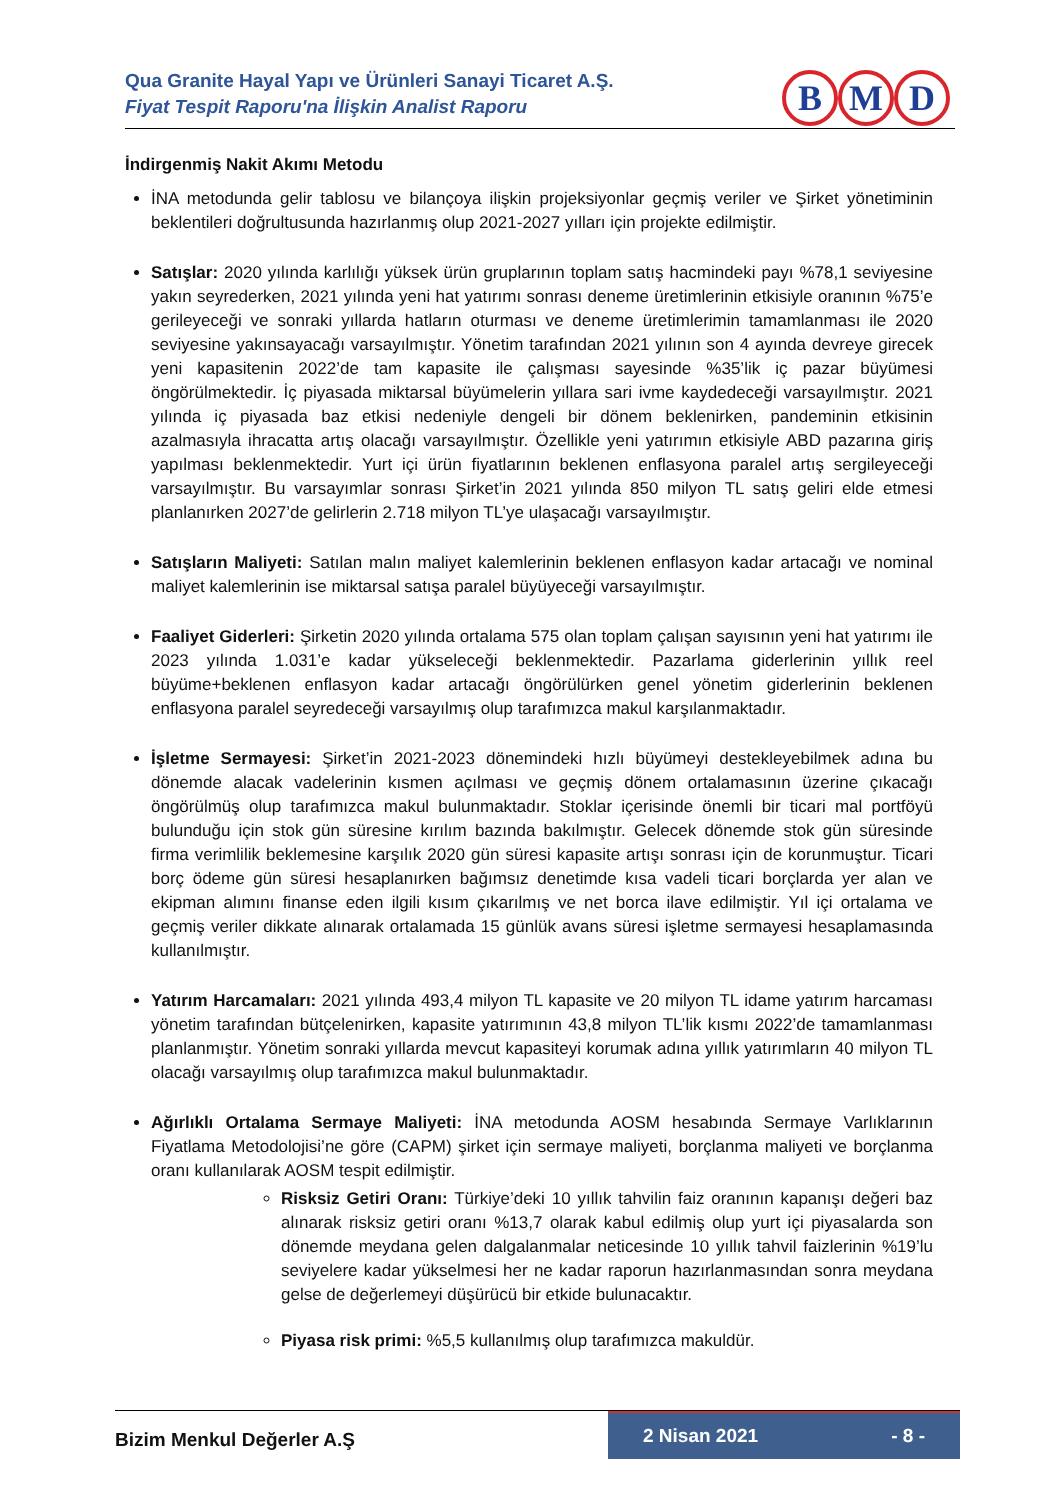Qua Granite Hayal Yapı ve Ürünleri Sanayi Ticaret A.Ş.
Fiyat Tespit Raporu'na İlişkin Analist Raporu
B M D
İndirgenmiş Nakit Akımı Metodu
İNA metodunda gelir tablosu ve bilançoya ilişkin projeksiyonlar geçmiş veriler ve Şirket yönetiminin beklentileri doğrultusunda hazırlanmış olup 2021-2027 yılları için projekte edilmiştir.
Satışlar: 2020 yılında karlılığı yüksek ürün gruplarının toplam satış hacmindeki payı %78,1 seviyesine yakın seyrederken, 2021 yılında yeni hat yatırımı sonrası deneme üretimlerinin etkisiyle oranının %75’e gerileyeceği ve sonraki yıllarda hatların oturması ve deneme üretimlerimin tamamlanması ile 2020 seviyesine yakınsayacağı varsayılmıştır. Yönetim tarafından 2021 yılının son 4 ayında devreye girecek yeni kapasitenin 2022’de tam kapasite ile çalışması sayesinde %35’lik iç pazar büyümesi öngörülmektedir. İç piyasada miktarsal büyümelerin yıllara sari ivme kaydedeceği varsayılmıştır. 2021 yılında iç piyasada baz etkisi nedeniyle dengeli bir dönem beklenirken, pandeminin etkisinin azalmasıyla ihracatta artış olacağı varsayılmıştır. Özellikle yeni yatırımın etkisiyle ABD pazarına giriş yapılması beklenmektedir. Yurt içi ürün fiyatlarının beklenen enflasyona paralel artış sergileyeceği varsayılmıştır. Bu varsayımlar sonrası Şirket’in 2021 yılında 850 milyon TL satış geliri elde etmesi planlanırken 2027’de gelirlerin 2.718 milyon TL’ye ulaşacağı varsayılmıştır.
Satışların Maliyeti: Satılan malın maliyet kalemlerinin beklenen enflasyon kadar artacağı ve nominal maliyet kalemlerinin ise miktarsal satışa paralel büyüyeceği varsayılmıştır.
Faaliyet Giderleri: Şirketin 2020 yılında ortalama 575 olan toplam çalışan sayısının yeni hat yatırımı ile 2023 yılında 1.031’e kadar yükseleceği beklenmektedir. Pazarlama giderlerinin yıllık reel büyüme+beklenen enflasyon kadar artacağı öngörülürken genel yönetim giderlerinin beklenen enflasyona paralel seyredeceği varsayılmış olup tarafımızca makul karşılanmaktadır.
İşletme Sermayesi: Şirket’in 2021-2023 dönemindeki hızlı büyümeyi destekleyebilmek adına bu dönemde alacak vadelerinin kısmen açılması ve geçmiş dönem ortalamasının üzerine çıkacağı öngörülmüş olup tarafımızca makul bulunmaktadır. Stoklar içerisinde önemli bir ticari mal portföyü bulunduğu için stok gün süresine kırılım bazında bakılmıştır. Gelecek dönemde stok gün süresinde firma verimlilik beklemesine karşılık 2020 gün süresi kapasite artışı sonrası için de korunmuştur. Ticari borç ödeme gün süresi hesaplanırken bağımsız denetimde kısa vadeli ticari borçlarda yer alan ve ekipman alımını finanse eden ilgili kısım çıkarılmış ve net borca ilave edilmiştir. Yıl içi ortalama ve geçmiş veriler dikkate alınarak ortalamada 15 günlük avans süresi işletme sermayesi hesaplamasında kullanılmıştır.
Yatırım Harcamaları: 2021 yılında 493,4 milyon TL kapasite ve 20 milyon TL idame yatırım harcaması yönetim tarafından bütçelenirken, kapasite yatırımının 43,8 milyon TL’lik kısmı 2022’de tamamlanması planlanmıştır. Yönetim sonraki yıllarda mevcut kapasiteyi korumak adına yıllık yatırımların 40 milyon TL olacağı varsayılmış olup tarafımızca makul bulunmaktadır.
Ağırlıklı Ortalama Sermaye Maliyeti: İNA metodunda AOSM hesabında Sermaye Varlıklarının Fiyatlama Metodolojisi’ne göre (CAPM) şirket için sermaye maliyeti, borçlanma maliyeti ve borçlanma oranı kullanılarak AOSM tespit edilmiştir.
Risksiz Getiri Oranı: Türkiye’deki 10 yıllık tahvilin faiz oranının kapanışı değeri baz alınarak risksiz getiri oranı %13,7 olarak kabul edilmiş olup yurt içi piyasalarda son dönemde meydana gelen dalgalanmalar neticesinde 10 yıllık tahvil faizlerinin %19’lu seviyelere kadar yükselmesi her ne kadar raporun hazırlanmasından sonra meydana gelse de değerlemeyi düşürücü bir etkide bulunacaktır.
Piyasa risk primi: %5,5 kullanılmış olup tarafımızca makuldür.
Bizim Menkul Değerler A.Ş
2 Nisan 2021 - 8 -